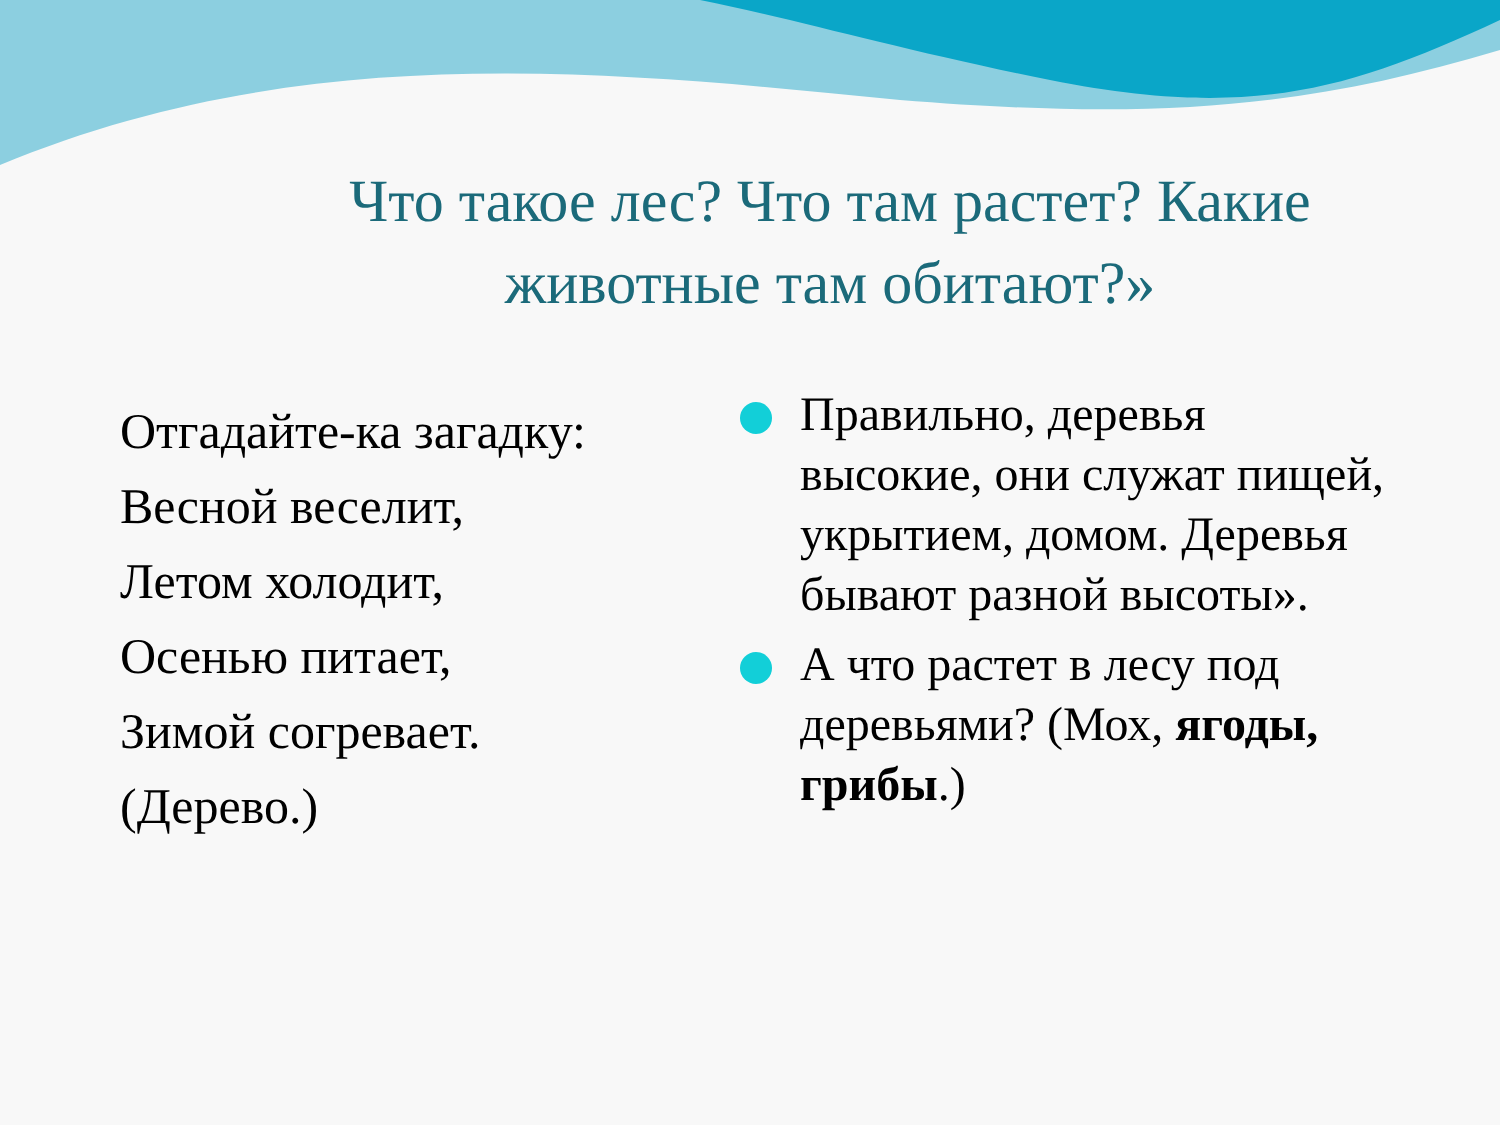Что такое лес? Что там растет? Какие животные там обитают?»
Отгадайте-ка загадку:
Весной веселит,
Летом холодит,
Осенью питает,
Зимой согревает.
(Дерево.)
Правильно, деревья высокие, они служат пищей, укрытием, домом. Деревья бывают разной высоты».
А что растет в лесу под деревьями? (Мох, ягоды, грибы.)